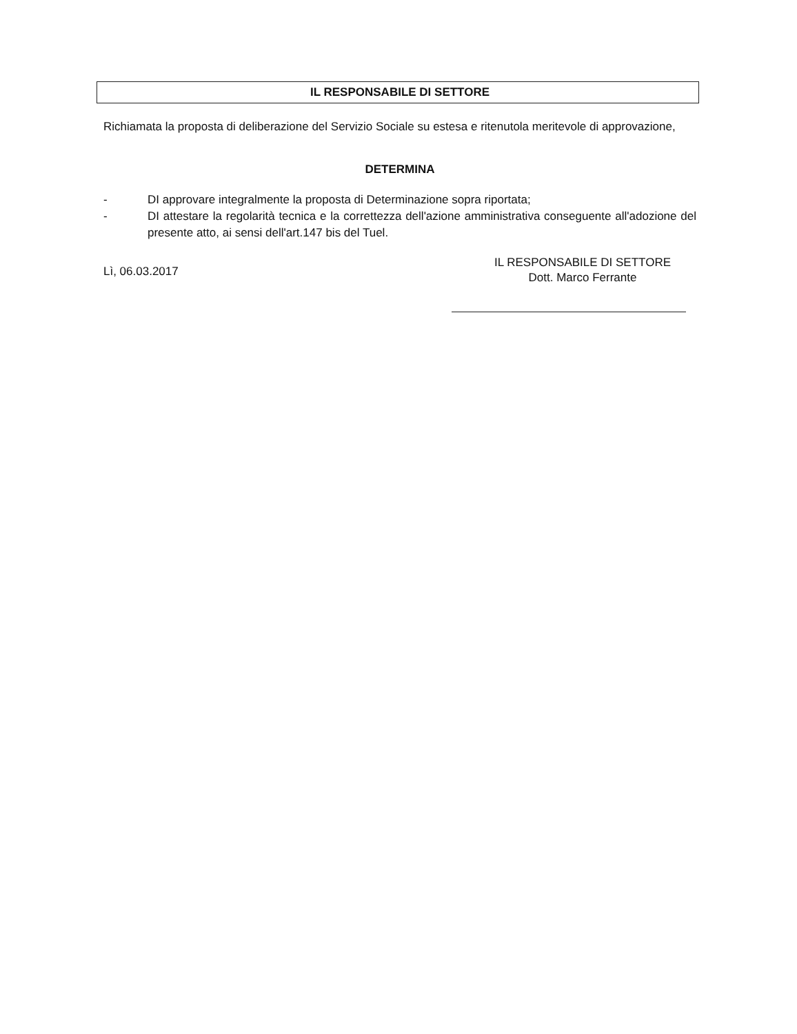IL RESPONSABILE DI SETTORE
Richiamata la proposta di deliberazione del Servizio Sociale su estesa e ritenutola meritevole di approvazione,
DETERMINA
- DI approvare integralmente la proposta di Determinazione sopra riportata;
- DI attestare la regolarità tecnica e la correttezza dell'azione amministrativa conseguente all'adozione del presente atto, ai sensi dell'art.147 bis del Tuel.
Lì, 06.03.2017
IL RESPONSABILE DI SETTORE
Dott. Marco Ferrante